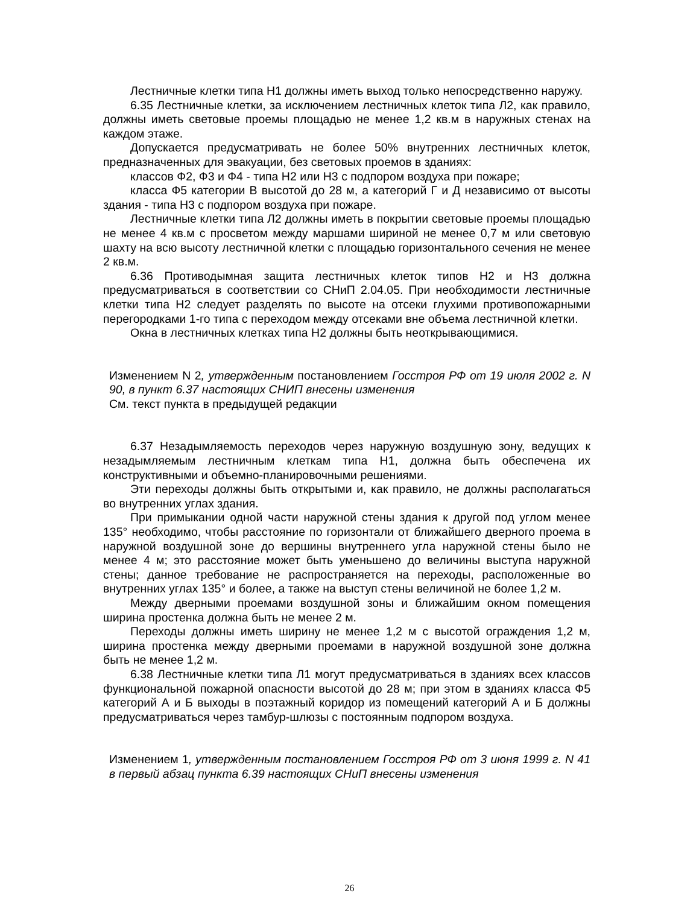Лестничные клетки типа Н1 должны иметь выход только непосредственно наружу.
6.35 Лестничные клетки, за исключением лестничных клеток типа Л2, как правило, должны иметь световые проемы площадью не менее 1,2 кв.м в наружных стенах на каждом этаже.
Допускается предусматривать не более 50% внутренних лестничных клеток, предназначенных для эвакуации, без световых проемов в зданиях:
классов Ф2, Ф3 и Ф4 - типа Н2 или Н3 с подпором воздуха при пожаре;
класса Ф5 категории В высотой до 28 м, а категорий Г и Д независимо от высоты здания - типа Н3 с подпором воздуха при пожаре.
Лестничные клетки типа Л2 должны иметь в покрытии световые проемы площадью не менее 4 кв.м с просветом между маршами шириной не менее 0,7 м или световую шахту на всю высоту лестничной клетки с площадью горизонтального сечения не менее 2 кв.м.
6.36 Противодымная защита лестничных клеток типов Н2 и Н3 должна предусматриваться в соответствии со СНиП 2.04.05. При необходимости лестничные клетки типа Н2 следует разделять по высоте на отсеки глухими противопожарными перегородками 1-го типа с переходом между отсеками вне объема лестничной клетки.
Окна в лестничных клетках типа Н2 должны быть неоткрывающимися.
Изменением N 2, утвержденным постановлением Госстроя РФ от 19 июля 2002 г. N 90, в пункт 6.37 настоящих СНИП внесены изменения
См. текст пункта в предыдущей редакции
6.37 Незадымляемость переходов через наружную воздушную зону, ведущих к незадымляемым лестничным клеткам типа Н1, должна быть обеспечена их конструктивными и объемно-планировочными решениями.
Эти переходы должны быть открытыми и, как правило, не должны располагаться во внутренних углах здания.
При примыкании одной части наружной стены здания к другой под углом менее 135° необходимо, чтобы расстояние по горизонтали от ближайшего дверного проема в наружной воздушной зоне до вершины внутреннего угла наружной стены было не менее 4 м; это расстояние может быть уменьшено до величины выступа наружной стены; данное требование не распространяется на переходы, расположенные во внутренних углах 135° и более, а также на выступ стены величиной не более 1,2 м.
Между дверными проемами воздушной зоны и ближайшим окном помещения ширина простенка должна быть не менее 2 м.
Переходы должны иметь ширину не менее 1,2 м с высотой ограждения 1,2 м, ширина простенка между дверными проемами в наружной воздушной зоне должна быть не менее 1,2 м.
6.38 Лестничные клетки типа Л1 могут предусматриваться в зданиях всех классов функциональной пожарной опасности высотой до 28 м; при этом в зданиях класса Ф5 категорий А и Б выходы в поэтажный коридор из помещений категорий А и Б должны предусматриваться через тамбур-шлюзы с постоянным подпором воздуха.
Изменением 1, утвержденным постановлением Госстроя РФ от 3 июня 1999 г. N 41 в первый абзац пункта 6.39 настоящих СНиП внесены изменения
26